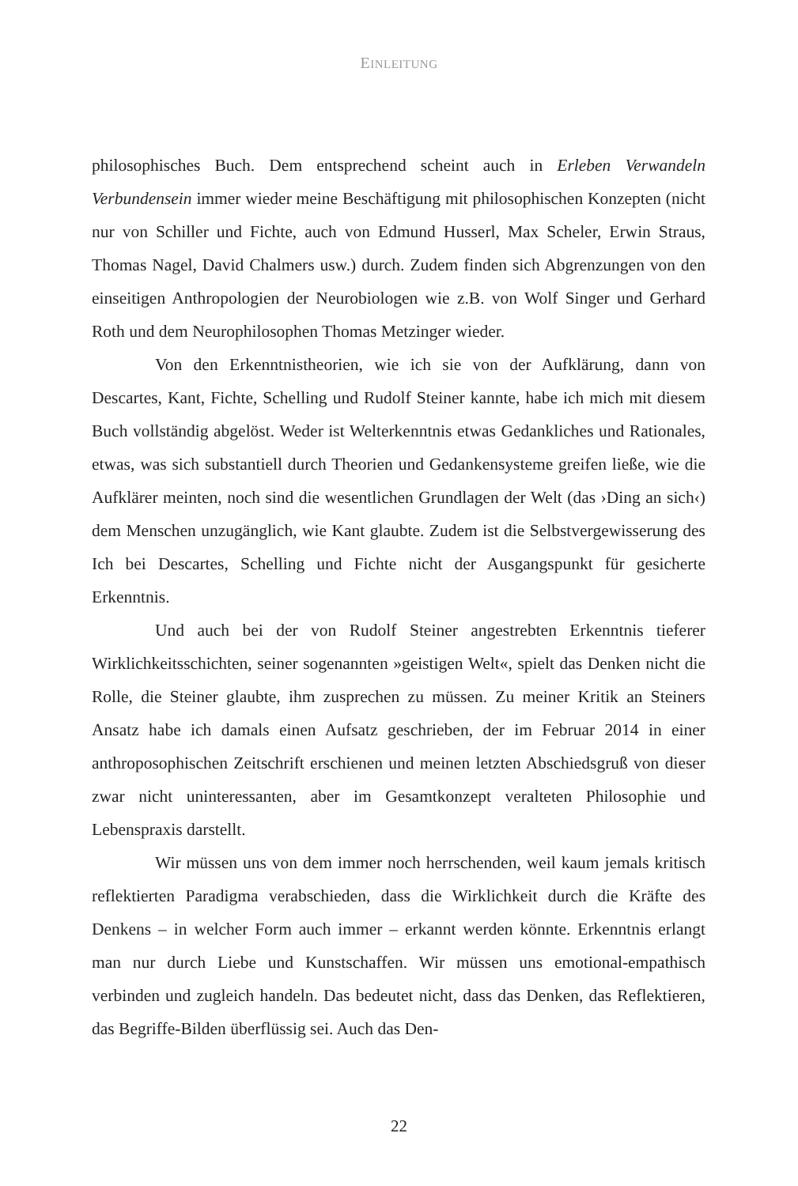EINLEITUNG
philosophisches Buch. Dem entsprechend scheint auch in Erleben Verwandeln Verbundensein immer wieder meine Beschäftigung mit philosophischen Konzepten (nicht nur von Schiller und Fichte, auch von Edmund Husserl, Max Scheler, Erwin Straus, Thomas Nagel, David Chalmers usw.) durch. Zudem finden sich Abgrenzungen von den einseitigen Anthropologien der Neurobiologen wie z.B. von Wolf Singer und Gerhard Roth und dem Neurophilosophen Thomas Metzinger wieder.
Von den Erkenntnistheorien, wie ich sie von der Aufklärung, dann von Descartes, Kant, Fichte, Schelling und Rudolf Steiner kannte, habe ich mich mit diesem Buch vollständig abgelöst. Weder ist Welterkenntnis etwas Gedankliches und Rationales, etwas, was sich substantiell durch Theorien und Gedankensysteme greifen ließe, wie die Aufklärer meinten, noch sind die wesentlichen Grundlagen der Welt (das ›Ding an sich‹) dem Menschen unzugänglich, wie Kant glaubte. Zudem ist die Selbstvergewisserung des Ich bei Descartes, Schelling und Fichte nicht der Ausgangspunkt für gesicherte Erkenntnis.
Und auch bei der von Rudolf Steiner angestrebten Erkenntnis tieferer Wirklichkeitsschichten, seiner sogenannten »geistigen Welt«, spielt das Denken nicht die Rolle, die Steiner glaubte, ihm zusprechen zu müssen. Zu meiner Kritik an Steiners Ansatz habe ich damals einen Aufsatz geschrieben, der im Februar 2014 in einer anthroposophischen Zeitschrift erschienen und meinen letzten Abschiedsgruß von dieser zwar nicht uninteressanten, aber im Gesamtkonzept veralteten Philosophie und Lebenspraxis darstellt.
Wir müssen uns von dem immer noch herrschenden, weil kaum jemals kritisch reflektierten Paradigma verabschieden, dass die Wirklichkeit durch die Kräfte des Denkens – in welcher Form auch immer – erkannt werden könnte. Erkenntnis erlangt man nur durch Liebe und Kunstschaffen. Wir müssen uns emotional-empathisch verbinden und zugleich handeln. Das bedeutet nicht, dass das Denken, das Reflektieren, das Begriffe-Bilden überflüssig sei. Auch das Den-
22